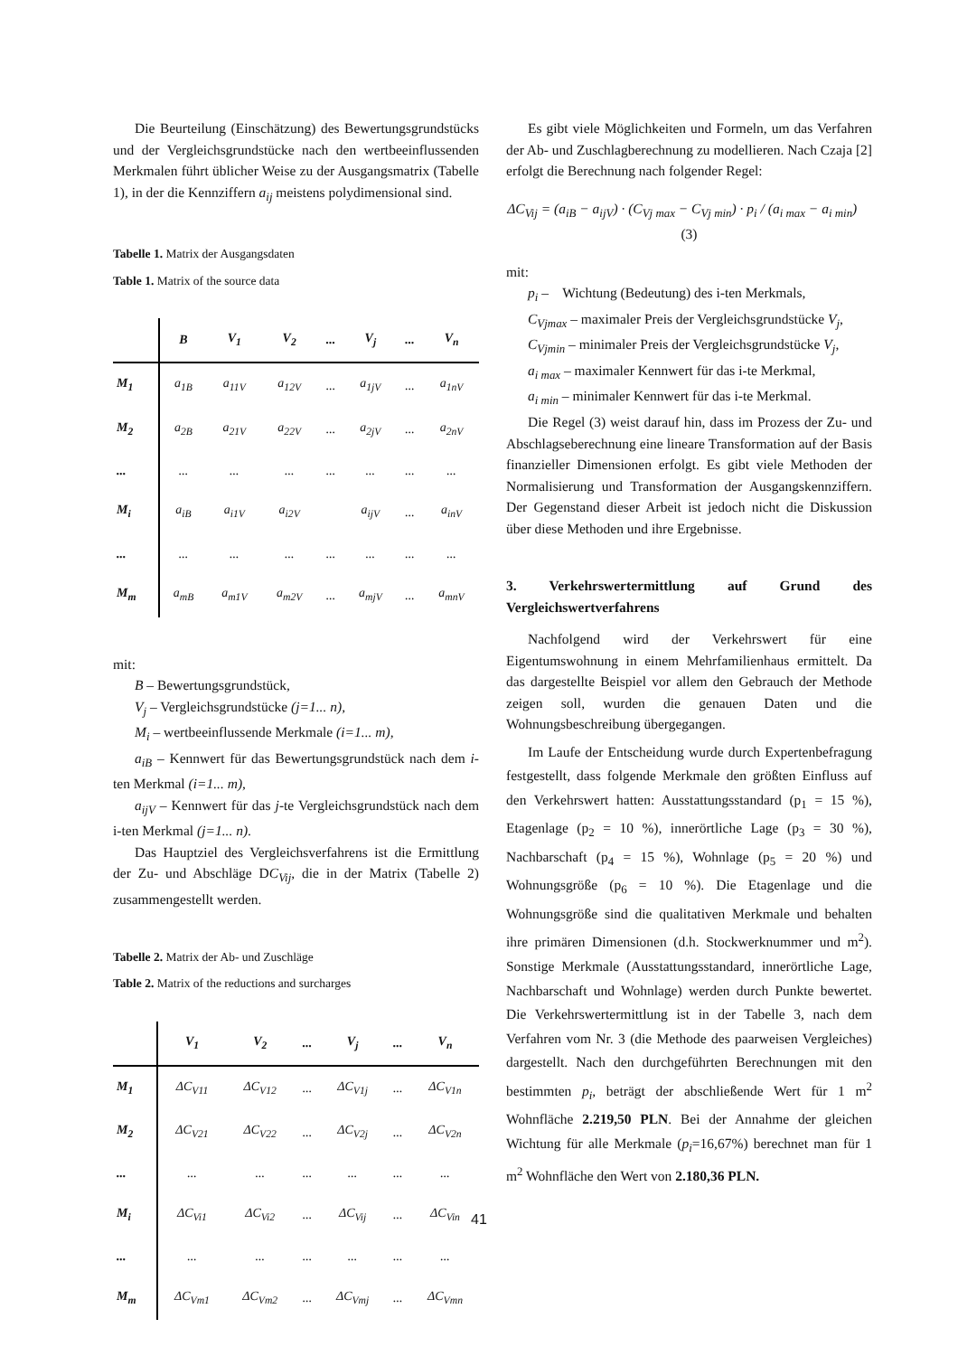Die Beurteilung (Einschätzung) des Bewertungsgrundstücks und der Vergleichsgrundstücke nach den wertbeeinflussenden Merkmalen führt üblicher Weise zu der Ausgangsmatrix (Tabelle 1), in der die Kennziffern a<sub>ij</sub> meistens polydimensional sind.
Tabelle 1. Matrix der Ausgangsdaten
Table 1. Matrix of the source data
| | B | V<sub>1</sub> | V<sub>2</sub> | ... | V<sub>j</sub> | ... | V<sub>n</sub> |
| --- | --- | --- | --- | --- | --- | --- | --- |
| M<sub>1</sub> | a<sub>1B</sub> | a<sub>11V</sub> | a<sub>12V</sub> | ... | a<sub>1jV</sub> | ... | a<sub>1nV</sub> |
| M<sub>2</sub> | a<sub>2B</sub> | a<sub>21V</sub> | a<sub>22V</sub> | ... | a<sub>2jV</sub> | ... | a<sub>2nV</sub> |
| ... | ... | ... | ... | ... | ... | ... | ... |
| M<sub>i</sub> | a<sub>iB</sub> | a<sub>i1V</sub> | a<sub>i2V</sub> | | a<sub>ijV</sub> | ... | a<sub>inV</sub> |
| ... | ... | ... | ... | ... | ... | ... | ... |
| M<sub>m</sub> | a<sub>mB</sub> | a<sub>m1V</sub> | a<sub>m2V</sub> | ... | a<sub>mjV</sub> | ... | a<sub>mnV</sub> |
mit:
B – Bewertungsgrundstück,
V<sub>j</sub> – Vergleichsgrundstücke (j=1... n),
M<sub>i</sub> – wertbeeinflussende Merkmale (i=1... m),
a<sub>iB</sub> – Kennwert für das Bewertungsgrundstück nach dem i-ten Merkmal (i=1... m),
a<sub>ijV</sub> – Kennwert für das j-te Vergleichsgrundstück nach dem i-ten Merkmal (j=1... n).
Das Hauptziel des Vergleichsverfahrens ist die Ermittlung der Zu- und Abschläge DC<sub>Vij</sub>, die in der Matrix (Tabelle 2) zusammengestellt werden.
Tabelle 2. Matrix der Ab- und Zuschläge
Table 2. Matrix of the reductions and surcharges
| | V<sub>1</sub> | V<sub>2</sub> | ... | V<sub>j</sub> | ... | V<sub>n</sub> |
| --- | --- | --- | --- | --- | --- | --- |
| M<sub>1</sub> | ΔC<sub>V11</sub> | ΔC<sub>V12</sub> | ... | ΔC<sub>V1j</sub> | ... | ΔC<sub>V1n</sub> |
| M<sub>2</sub> | ΔC<sub>V21</sub> | ΔC<sub>V22</sub> | ... | ΔC<sub>V2j</sub> | ... | ΔC<sub>V2n</sub> |
| ... | ... | ... | ... | ... | ... | ... |
| M<sub>i</sub> | ΔC<sub>Vi1</sub> | ΔC<sub>Vi2</sub> | ... | ΔC<sub>Vij</sub> | ... | ΔC<sub>Vin</sub> |
| ... | ... | ... | ... | ... | ... | ... |
| M<sub>m</sub> | ΔC<sub>Vm1</sub> | ΔC<sub>Vm2</sub> | ... | ΔC<sub>Vmj</sub> | ... | ΔC<sub>Vmn</sub> |
Es gibt viele Möglichkeiten und Formeln, um das Verfahren der Ab- und Zuschlagberechnung zu modellieren. Nach Czaja [2] erfolgt die Berechnung nach folgender Regel:
ΔC<sub>Vij</sub> = (a<sub>iB</sub> − a<sub>ijV</sub>) · (C<sub>Vj max</sub> − C<sub>Vj min</sub>) · p<sub>i</sub> / (a<sub>i max</sub> − a<sub>i min</sub>) (3)
mit:
p<sub>i</sub> – Wichtung (Bedeutung) des i-ten Merkmals,
C<sub>Vjmax</sub> – maximaler Preis der Vergleichsgrundstücke V<sub>j</sub>,
C<sub>Vjmin</sub> – minimaler Preis der Vergleichsgrundstücke V<sub>j</sub>,
a<sub>i max</sub> – maximaler Kennwert für das i-te Merkmal,
a<sub>i min</sub> – minimaler Kennwert für das i-te Merkmal.
Die Regel (3) weist darauf hin, dass im Prozess der Zu- und Abschlagseberechnung eine lineare Transformation auf der Basis finanzieller Dimensionen erfolgt. Es gibt viele Methoden der Normalisierung und Transformation der Ausgangskennziffern. Der Gegenstand dieser Arbeit ist jedoch nicht die Diskussion über diese Methoden und ihre Ergebnisse.
3. Verkehrswertermittlung auf Grund des Vergleichswertverfahrens
Nachfolgend wird der Verkehrswert für eine Eigentumswohnung in einem Mehrfamilienhaus ermittelt. Da das dargestellte Beispiel vor allem den Gebrauch der Methode zeigen soll, wurden die genauen Daten und die Wohnungsbeschreibung übergegangen.
Im Laufe der Entscheidung wurde durch Expertenbefragung festgestellt, dass folgende Merkmale den größten Einfluss auf den Verkehrswert hatten: Ausstattungsstandard (p<sub>1</sub> = 15 %), Etagenlage (p<sub>2</sub> = 10 %), innerörtliche Lage (p<sub>3</sub> = 30 %), Nachbarschaft (p<sub>4</sub> = 15 %), Wohnlage (p<sub>5</sub> = 20 %) und Wohnungsgröße (p<sub>6</sub> = 10 %). Die Etagenlage und die Wohnungsgröße sind die qualitativen Merkmale und behalten ihre primären Dimensionen (d.h. Stockwerknummer und m<sup>2</sup>). Sonstige Merkmale (Ausstattungsstandard, innerörtliche Lage, Nachbarschaft und Wohnlage) werden durch Punkte bewertet. Die Verkehrswertermittlung ist in der Tabelle 3, nach dem Verfahren vom Nr. 3 (die Methode des paarweisen Vergleiches) dargestellt. Nach den durchgeführten Berechnungen mit den bestimmten p<sub>i</sub>, beträgt der abschließende Wert für 1 m<sup>2</sup> Wohnfläche 2.219,50 PLN. Bei der Annahme der gleichen Wichtung für alle Merkmale (p<sub>i</sub>=16,67%) berechnet man für 1 m<sup>2</sup> Wohnfläche den Wert von 2.180,36 PLN.
41